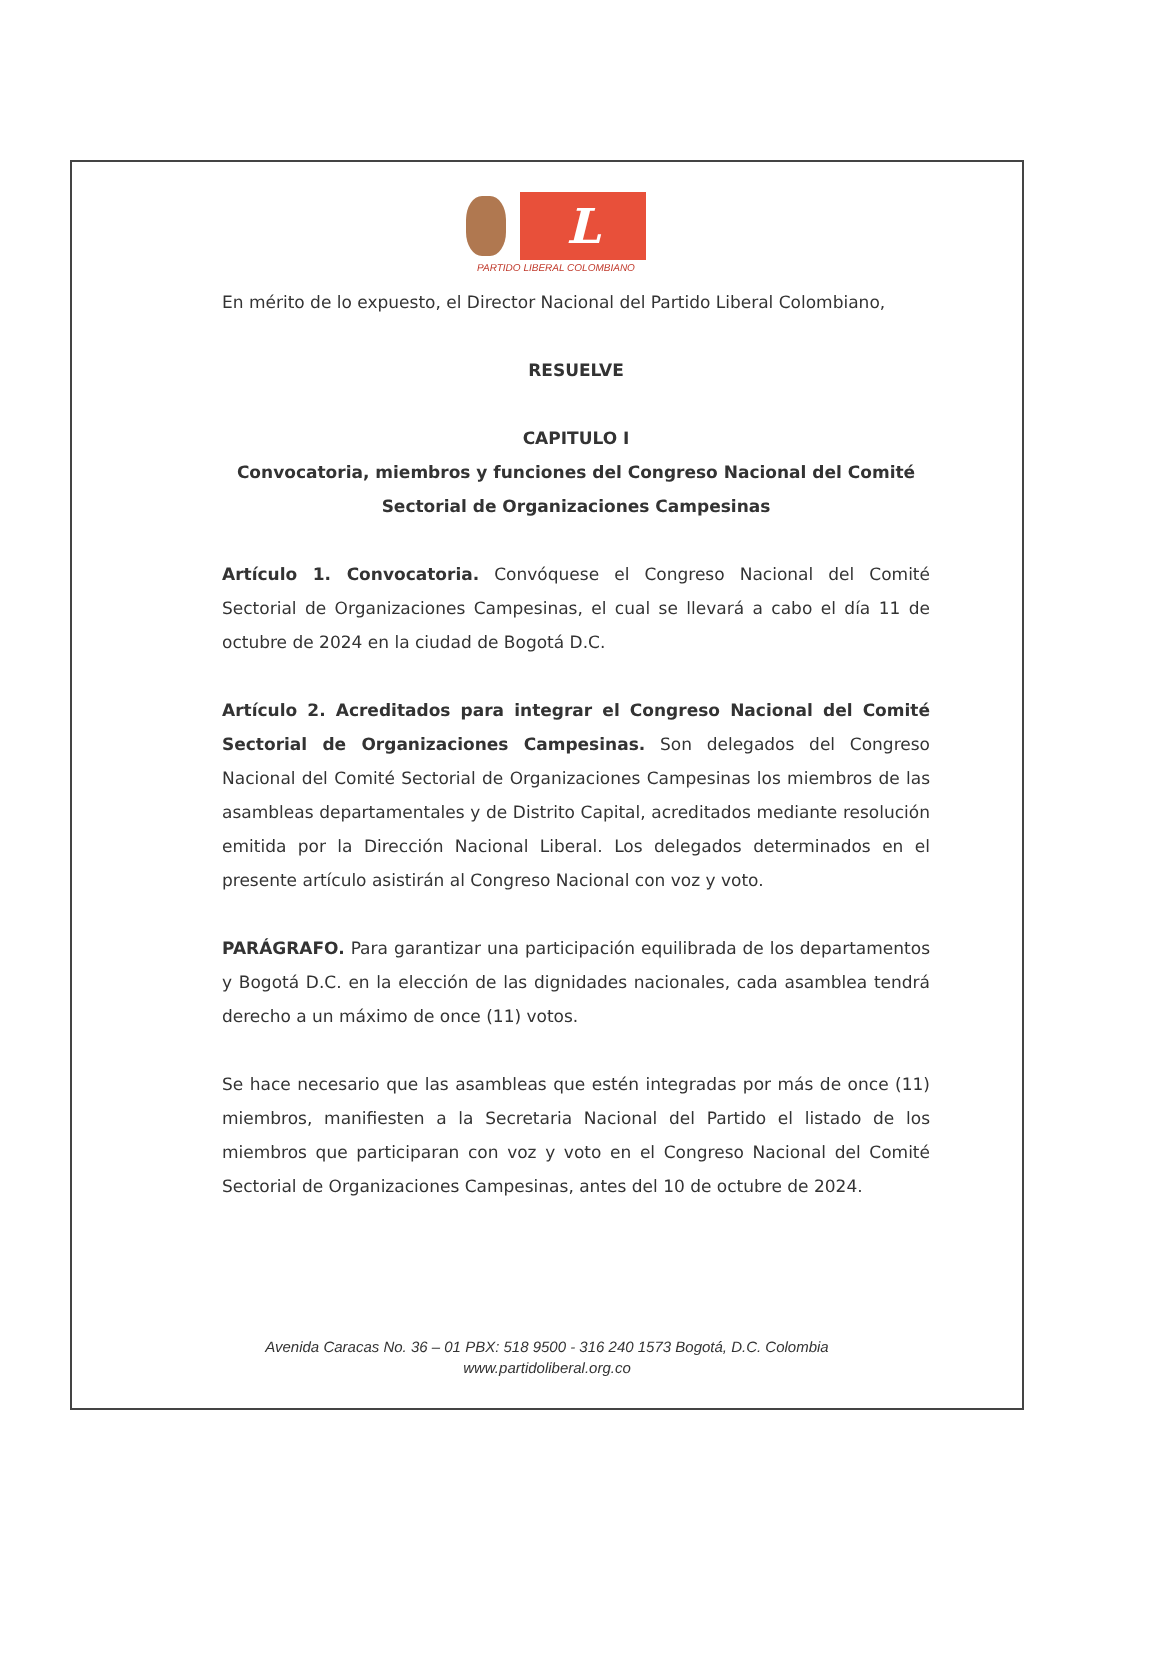L
PARTIDO LIBERAL COLOMBIANO
En mérito de lo expuesto, el Director Nacional del Partido Liberal Colombiano,
RESUELVE
CAPITULO I
Convocatoria, miembros y funciones del Congreso Nacional del Comité Sectorial de Organizaciones Campesinas
Artículo 1. Convocatoria. Convóquese el Congreso Nacional del Comité Sectorial de Organizaciones Campesinas, el cual se llevará a cabo el día 11 de octubre de 2024 en la ciudad de Bogotá D.C.
Artículo 2. Acreditados para integrar el Congreso Nacional del Comité Sectorial de Organizaciones Campesinas. Son delegados del Congreso Nacional del Comité Sectorial de Organizaciones Campesinas los miembros de las asambleas departamentales y de Distrito Capital, acreditados mediante resolución emitida por la Dirección Nacional Liberal. Los delegados determinados en el presente artículo asistirán al Congreso Nacional con voz y voto.
PARÁGRAFO. Para garantizar una participación equilibrada de los departamentos y Bogotá D.C. en la elección de las dignidades nacionales, cada asamblea tendrá derecho a un máximo de once (11) votos.
Se hace necesario que las asambleas que estén integradas por más de once (11) miembros, manifiesten a la Secretaria Nacional del Partido el listado de los miembros que participaran con voz y voto en el Congreso Nacional del Comité Sectorial de Organizaciones Campesinas, antes del 10 de octubre de 2024.
Avenida Caracas No. 36 – 01 PBX: 518 9500 - 316 240 1573 Bogotá, D.C. Colombia
www.partidoliberal.org.co